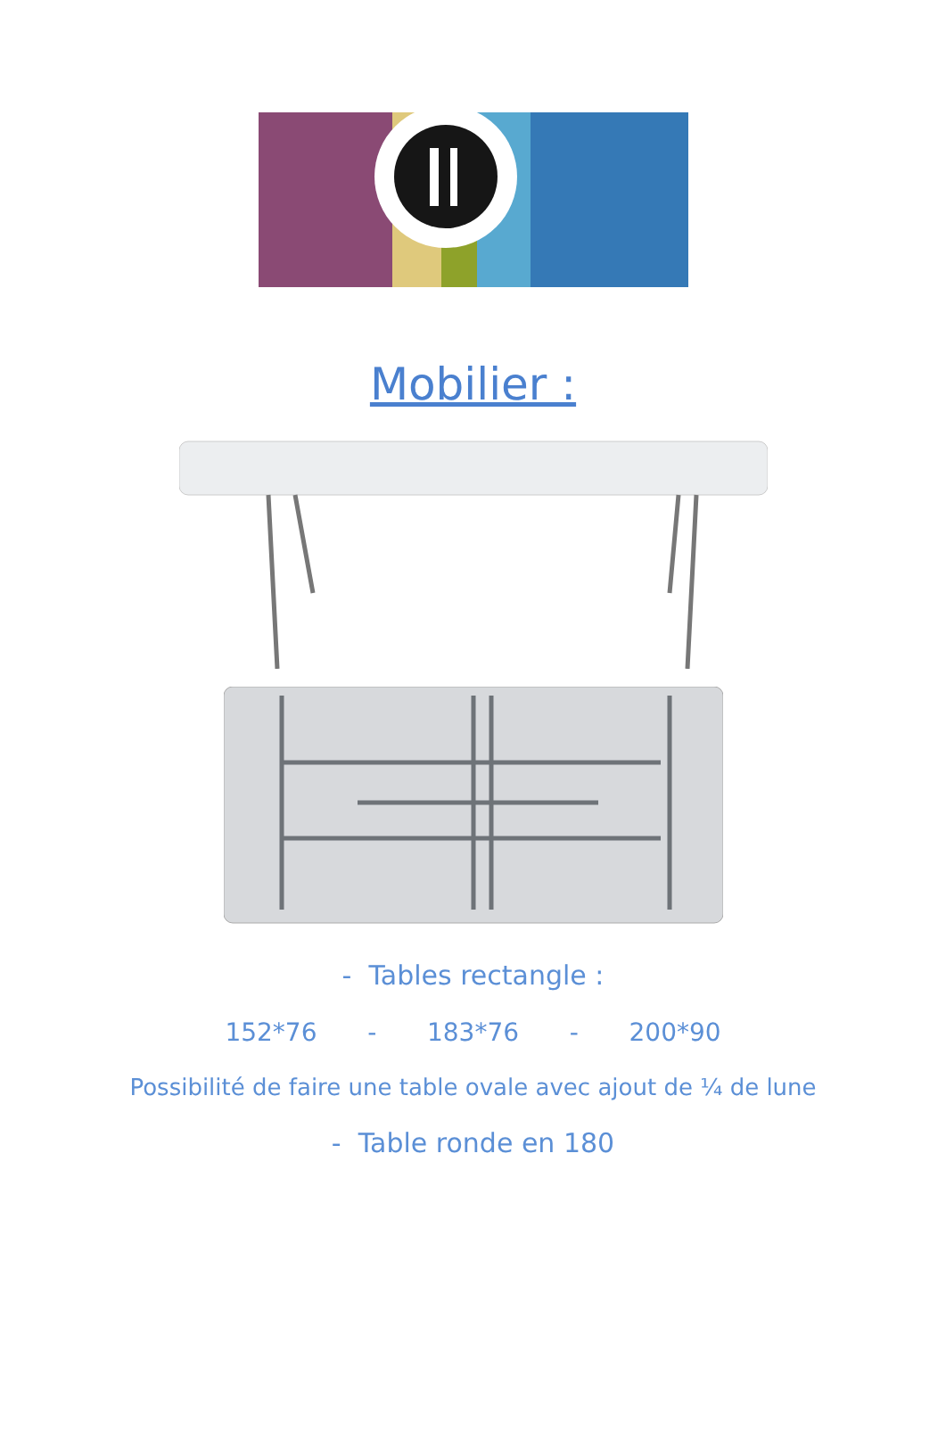Mobilier :
- Tables rectangle :
152*76 - 183*76 - 200*90
Possibilité de faire une table ovale avec ajout de ¼ de lune
- Table ronde en 180